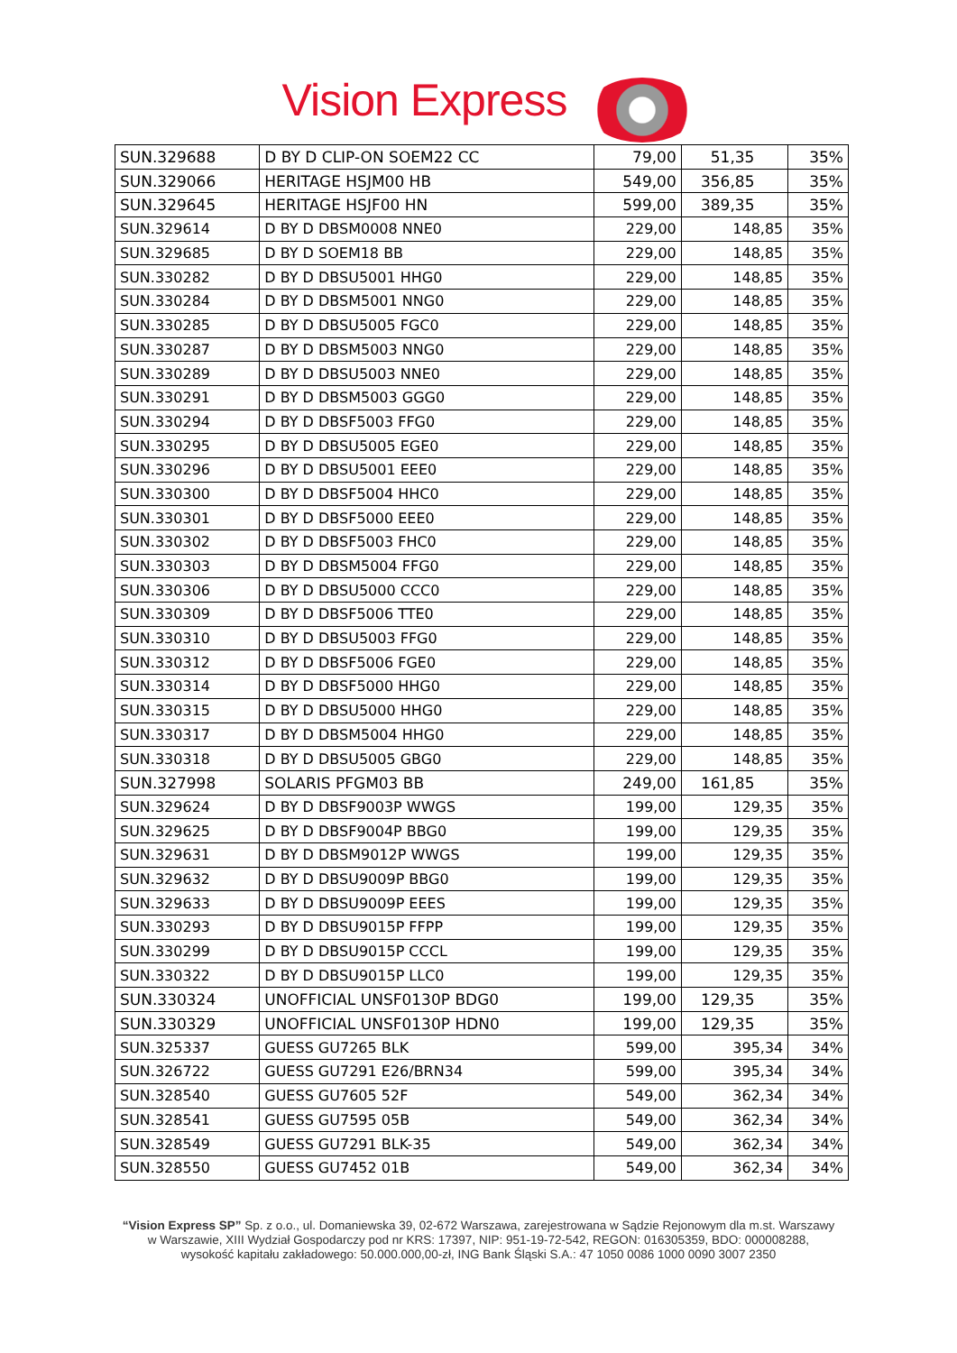Vision Express
| SUN.329688 | D BY D CLIP-ON SOEM22 CC | 79,00 | 51,35 | 35% |
| SUN.329066 | HERITAGE HSJM00 HB | 549,00 | 356,85 | 35% |
| SUN.329645 | HERITAGE HSJF00 HN | 599,00 | 389,35 | 35% |
| SUN.329614 | D BY D DBSM0008 NNE0 | 229,00 | 148,85 | 35% |
| SUN.329685 | D BY D SOEM18 BB | 229,00 | 148,85 | 35% |
| SUN.330282 | D BY D DBSU5001 HHG0 | 229,00 | 148,85 | 35% |
| SUN.330284 | D BY D DBSM5001 NNG0 | 229,00 | 148,85 | 35% |
| SUN.330285 | D BY D DBSU5005 FGC0 | 229,00 | 148,85 | 35% |
| SUN.330287 | D BY D DBSM5003 NNG0 | 229,00 | 148,85 | 35% |
| SUN.330289 | D BY D DBSU5003 NNE0 | 229,00 | 148,85 | 35% |
| SUN.330291 | D BY D DBSM5003 GGG0 | 229,00 | 148,85 | 35% |
| SUN.330294 | D BY D DBSF5003 FFG0 | 229,00 | 148,85 | 35% |
| SUN.330295 | D BY D DBSU5005 EGE0 | 229,00 | 148,85 | 35% |
| SUN.330296 | D BY D DBSU5001 EEE0 | 229,00 | 148,85 | 35% |
| SUN.330300 | D BY D DBSF5004 HHC0 | 229,00 | 148,85 | 35% |
| SUN.330301 | D BY D DBSF5000 EEE0 | 229,00 | 148,85 | 35% |
| SUN.330302 | D BY D DBSF5003 FHC0 | 229,00 | 148,85 | 35% |
| SUN.330303 | D BY D DBSM5004 FFG0 | 229,00 | 148,85 | 35% |
| SUN.330306 | D BY D DBSU5000 CCC0 | 229,00 | 148,85 | 35% |
| SUN.330309 | D BY D DBSF5006 TTE0 | 229,00 | 148,85 | 35% |
| SUN.330310 | D BY D DBSU5003 FFG0 | 229,00 | 148,85 | 35% |
| SUN.330312 | D BY D DBSF5006 FGE0 | 229,00 | 148,85 | 35% |
| SUN.330314 | D BY D DBSF5000 HHG0 | 229,00 | 148,85 | 35% |
| SUN.330315 | D BY D DBSU5000 HHG0 | 229,00 | 148,85 | 35% |
| SUN.330317 | D BY D DBSM5004 HHG0 | 229,00 | 148,85 | 35% |
| SUN.330318 | D BY D DBSU5005 GBG0 | 229,00 | 148,85 | 35% |
| SUN.327998 | SOLARIS PFGM03 BB | 249,00 | 161,85 | 35% |
| SUN.329624 | D BY D DBSF9003P WWGS | 199,00 | 129,35 | 35% |
| SUN.329625 | D BY D DBSF9004P BBG0 | 199,00 | 129,35 | 35% |
| SUN.329631 | D BY D DBSM9012P WWGS | 199,00 | 129,35 | 35% |
| SUN.329632 | D BY D DBSU9009P BBG0 | 199,00 | 129,35 | 35% |
| SUN.329633 | D BY D DBSU9009P EEES | 199,00 | 129,35 | 35% |
| SUN.330293 | D BY D DBSU9015P FFPP | 199,00 | 129,35 | 35% |
| SUN.330299 | D BY D DBSU9015P CCCL | 199,00 | 129,35 | 35% |
| SUN.330322 | D BY D DBSU9015P LLC0 | 199,00 | 129,35 | 35% |
| SUN.330324 | UNOFFICIAL UNSF0130P BDG0 | 199,00 | 129,35 | 35% |
| SUN.330329 | UNOFFICIAL UNSF0130P HDN0 | 199,00 | 129,35 | 35% |
| SUN.325337 | GUESS GU7265 BLK | 599,00 | 395,34 | 34% |
| SUN.326722 | GUESS GU7291 E26/BRN34 | 599,00 | 395,34 | 34% |
| SUN.328540 | GUESS GU7605 52F | 549,00 | 362,34 | 34% |
| SUN.328541 | GUESS GU7595 05B | 549,00 | 362,34 | 34% |
| SUN.328549 | GUESS GU7291 BLK-35 | 549,00 | 362,34 | 34% |
| SUN.328550 | GUESS GU7452 01B | 549,00 | 362,34 | 34% |
“Vision Express SP” Sp. z o.o., ul. Domaniewska 39, 02-672 Warszawa, zarejestrowana w Sądzie Rejonowym dla m.st. Warszawy w Warszawie, XIII Wydział Gospodarczy pod nr KRS: 17397, NIP: 951-19-72-542, REGON: 016305359, BDO: 000008288, wysokość kapitału zakładowego: 50.000.000,00-zł, ING Bank Śląski S.A.: 47 1050 0086 1000 0090 3007 2350